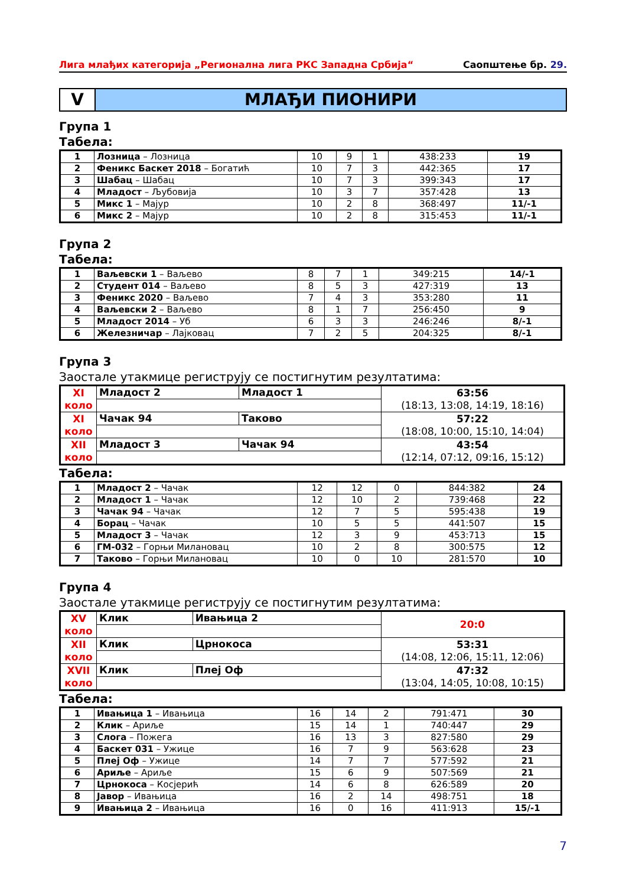Лига млађих категорија „Регионална лига РКС Западна Србија“Саопштење бр. 29.
V МЛАЂИ ПИОНИРИ
Група 1
Табела:
| 1 | Лозница – Лозница | 10 | 9 | 1 | 438:233 | 19 |
| 2 | Феникс Баскет 2018 – Богатић | 10 | 7 | 3 | 442:365 | 17 |
| 3 | Шабац – Шабац | 10 | 7 | 3 | 399:343 | 17 |
| 4 | Младост – Љубовија | 10 | 3 | 7 | 357:428 | 13 |
| 5 | Микс 1 – Мајур | 10 | 2 | 8 | 368:497 | 11/-1 |
| 6 | Микс 2 – Мајур | 10 | 2 | 8 | 315:453 | 11/-1 |
Група 2
Табела:
| 1 | Ваљевски 1 – Ваљево | 8 | 7 | 1 | 349:215 | 14/-1 |
| 2 | Студент 014 – Ваљево | 8 | 5 | 3 | 427:319 | 13 |
| 3 | Феникс 2020 – Ваљево | 7 | 4 | 3 | 353:280 | 11 |
| 4 | Ваљевски 2 – Ваљево | 8 | 1 | 7 | 256:450 | 9 |
| 5 | Младост 2014 – Уб | 6 | 3 | 3 | 246:246 | 8/-1 |
| 6 | Железничар – Лајковац | 7 | 2 | 5 | 204:325 | 8/-1 |
Група 3
Заостале утакмице региструју се постигнутим резултатима:
| XI коло | Младост 2 | Младост 1 | 63:56 (18:13, 13:08, 14:19, 18:16) |
| XI коло | Чачак 94 | Таково | 57:22 (18:08, 10:00, 15:10, 14:04) |
| XII коло | Младост 3 | Чачак 94 | 43:54 (12:14, 07:12, 09:16, 15:12) |
Табела:
| 1 | Младост 2 – Чачак | 12 | 12 | 0 | 844:382 | 24 |
| 2 | Младост 1 – Чачак | 12 | 10 | 2 | 739:468 | 22 |
| 3 | Чачак 94 – Чачак | 12 | 7 | 5 | 595:438 | 19 |
| 4 | Борац – Чачак | 10 | 5 | 5 | 441:507 | 15 |
| 5 | Младост 3 – Чачак | 12 | 3 | 9 | 453:713 | 15 |
| 6 | ГМ-032 – Горњи Милановац | 10 | 2 | 8 | 300:575 | 12 |
| 7 | Таково – Горњи Милановац | 10 | 0 | 10 | 281:570 | 10 |
Група 4
Заостале утакмице региструју се постигнутим резултатима:
| XV коло | Клик | Ивањица 2 | 20:0 |
| XII коло | Клик | Црнокоса | 53:31 (14:08, 12:06, 15:11, 12:06) |
| XVII коло | Клик | Плеј Оф | 47:32 (13:04, 14:05, 10:08, 10:15) |
Табела:
| 1 | Ивањица 1 – Ивањица | 16 | 14 | 2 | 791:471 | 30 |
| 2 | Клик – Ариље | 15 | 14 | 1 | 740:447 | 29 |
| 3 | Слога – Пожега | 16 | 13 | 3 | 827:580 | 29 |
| 4 | Баскет 031 – Ужице | 16 | 7 | 9 | 563:628 | 23 |
| 5 | Плеј Оф – Ужице | 14 | 7 | 7 | 577:592 | 21 |
| 6 | Ариље – Ариље | 15 | 6 | 9 | 507:569 | 21 |
| 7 | Црнокоса – Косјерић | 14 | 6 | 8 | 626:589 | 20 |
| 8 | Јавор – Ивањица | 16 | 2 | 14 | 498:751 | 18 |
| 9 | Ивањица 2 – Ивањица | 16 | 0 | 16 | 411:913 | 15/-1 |
7